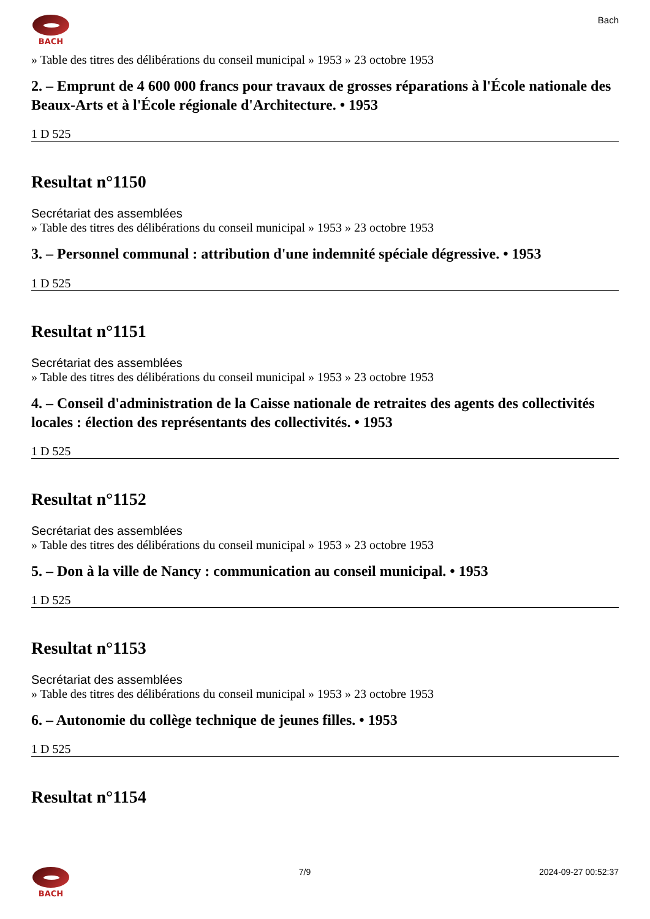BACH
Bach
» Table des titres des délibérations du conseil municipal » 1953 » 23 octobre 1953
2. – Emprunt de 4 600 000 francs pour travaux de grosses réparations à l'École nationale des Beaux-Arts et à l'École régionale d'Architecture. • 1953
1 D 525
Resultat n°1150
Secrétariat des assemblées
» Table des titres des délibérations du conseil municipal » 1953 » 23 octobre 1953
3. – Personnel communal : attribution d'une indemnité spéciale dégressive. • 1953
1 D 525
Resultat n°1151
Secrétariat des assemblées
» Table des titres des délibérations du conseil municipal » 1953 » 23 octobre 1953
4. – Conseil d'administration de la Caisse nationale de retraites des agents des collectivités locales : élection des représentants des collectivités. • 1953
1 D 525
Resultat n°1152
Secrétariat des assemblées
» Table des titres des délibérations du conseil municipal » 1953 » 23 octobre 1953
5. – Don à la ville de Nancy : communication au conseil municipal. • 1953
1 D 525
Resultat n°1153
Secrétariat des assemblées
» Table des titres des délibérations du conseil municipal » 1953 » 23 octobre 1953
6. – Autonomie du collège technique de jeunes filles. • 1953
1 D 525
Resultat n°1154
BACH 7/9 2024-09-27 00:52:37